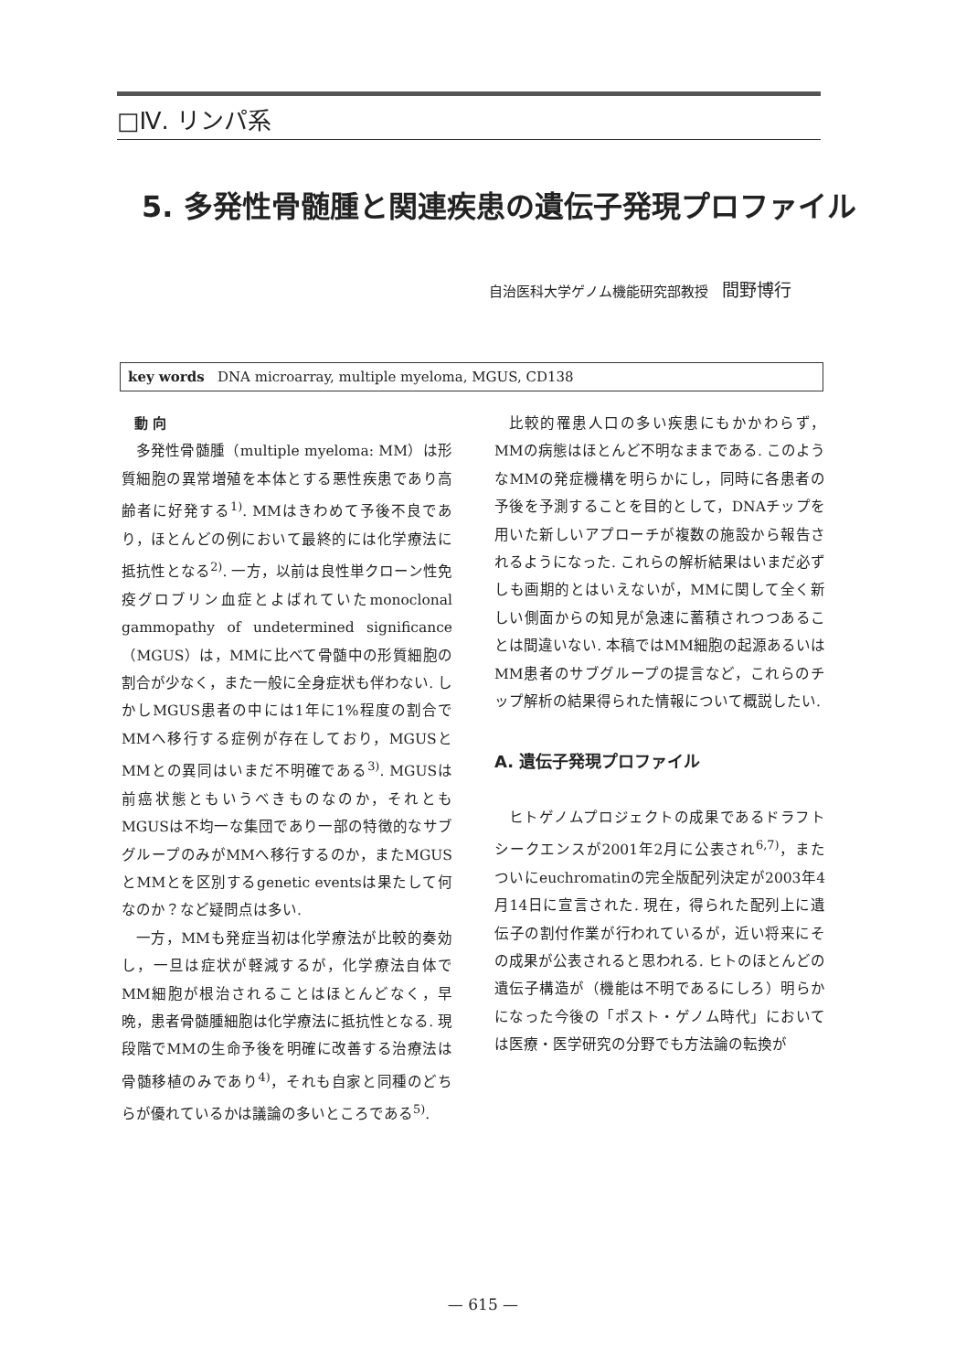□Ⅳ. リンパ系
5. 多発性骨髄腫と関連疾患の遺伝子発現プロファイル
自治医科大学ゲノム機能研究部教授 間野博行
key words DNA microarray, multiple myeloma, MGUS, CD138
動 向
多発性骨髄腫（multiple myeloma: MM）は形質細胞の異常増殖を本体とする悪性疾患であり高齢者に好発する<sup>1)</sup>. MMはきわめて予後不良であり，ほとんどの例において最終的には化学療法に抵抗性となる<sup>2)</sup>. 一方，以前は良性単クローン性免疫グロブリン血症とよばれていたmonoclonal gammopathy of undetermined significance（MGUS）は，MMに比べて骨髄中の形質細胞の割合が少なく，また一般に全身症状も伴わない. しかしMGUS患者の中には1年に1%程度の割合でMMへ移行する症例が存在しており，MGUSとMMとの異同はいまだ不明確である<sup>3)</sup>. MGUSは前癌状態ともいうべきものなのか，それともMGUSは不均一な集団であり一部の特徴的なサブグループのみがMMへ移行するのか，またMGUSとMMとを区別するgenetic eventsは果たして何なのか？など疑問点は多い.
一方，MMも発症当初は化学療法が比較的奏効し，一旦は症状が軽減するが，化学療法自体でMM細胞が根治されることはほとんどなく，早晩，患者骨髄腫細胞は化学療法に抵抗性となる. 現段階でMMの生命予後を明確に改善する治療法は骨髄移植のみであり<sup>4)</sup>，それも自家と同種のどちらが優れているかは議論の多いところである<sup>5)</sup>.
比較的罹患人口の多い疾患にもかかわらず，MMの病態はほとんど不明なままである. このようなMMの発症機構を明らかにし，同時に各患者の予後を予測することを目的として，DNAチップを用いた新しいアプローチが複数の施設から報告されるようになった. これらの解析結果はいまだ必ずしも画期的とはいえないが，MMに関して全く新しい側面からの知見が急速に蓄積されつつあることは間違いない. 本稿ではMM細胞の起源あるいはMM患者のサブグループの提言など，これらのチップ解析の結果得られた情報について概説したい.
A. 遺伝子発現プロファイル
ヒトゲノムプロジェクトの成果であるドラフトシークエンスが2001年2月に公表され<sup>6,7)</sup>，またついにeuchromatinの完全版配列決定が2003年4月14日に宣言された. 現在，得られた配列上に遺伝子の割付作業が行われているが，近い将来にその成果が公表されると思われる. ヒトのほとんどの遺伝子構造が（機能は不明であるにしろ）明らかになった今後の「ポスト・ゲノム時代」においては医療・医学研究の分野でも方法論の転換が
— 615 —